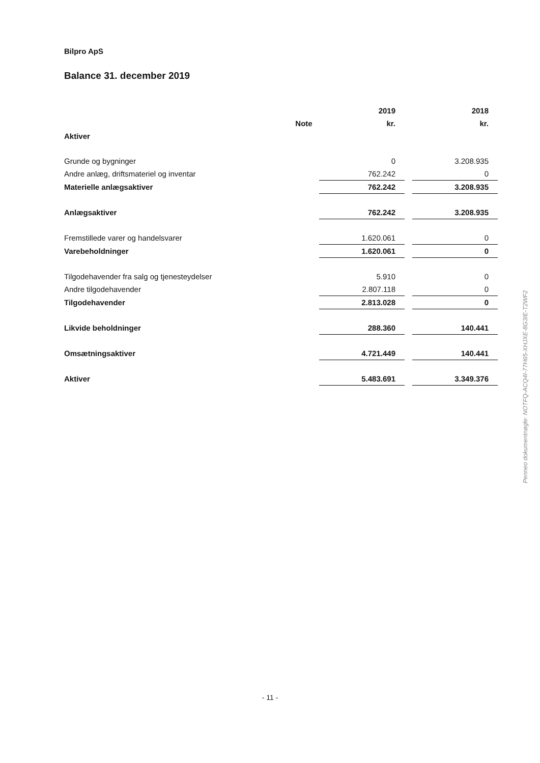Bilpro ApS
Balance 31. december 2019
| | | 2019 | | 2018 |
| | Note | kr. | | kr. |
| Aktiver | | | | |
| Grunde og bygninger | | 0 | | 3.208.935 |
| Andre anlæg, driftsmateriel og inventar | | 762.242 | | 0 |
| Materielle anlægsaktiver | | 762.242 | | 3.208.935 |
| Anlægsaktiver | | 762.242 | | 3.208.935 |
| Fremstillede varer og handelsvarer | | 1.620.061 | | 0 |
| Varebeholdninger | | 1.620.061 | | 0 |
| Tilgodehavender fra salg og tjenesteydelser | | 5.910 | | 0 |
| Andre tilgodehavender | | 2.807.118 | | 0 |
| Tilgodehavender | | 2.813.028 | | 0 |
| Likvide beholdninger | | 288.360 | | 140.441 |
| Omsætningsaktiver | | 4.721.449 | | 140.441 |
| Aktiver | | 5.483.691 | | 3.349.376 |
- 11 -
Penneo dokumentnøgle: NOTFQ-ACQ4I-77H65-XHJXE-8G3IE-T2WF2